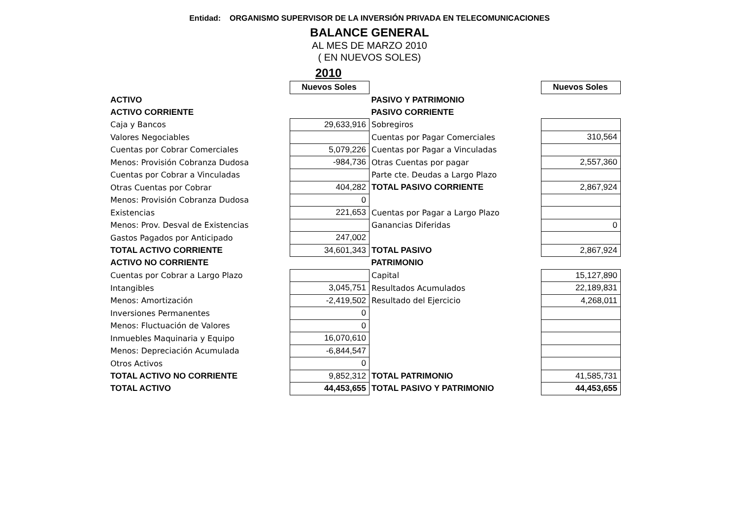Entidad: ORGANISMO SUPERVISOR DE LA INVERSIÓN PRIVADA EN TELECOMUNICACIONES
BALANCE GENERAL
AL MES DE MARZO 2010
( EN NUEVOS SOLES)
2010
| | Nuevos Soles | | Nuevos Soles |
| ACTIVO | | PASIVO Y PATRIMONIO | |
| ACTIVO CORRIENTE | | PASIVO CORRIENTE | |
| Caja y Bancos | 29,633,916 | Sobregiros | |
| Valores Negociables | | Cuentas por Pagar Comerciales | 310,564 |
| Cuentas por Cobrar Comerciales | 5,079,226 | Cuentas por Pagar a Vinculadas | |
| Menos: Provisión Cobranza Dudosa | -984,736 | Otras Cuentas por pagar | 2,557,360 |
| Cuentas por Cobrar a Vinculadas | | Parte cte. Deudas a Largo Plazo | |
| Otras Cuentas por Cobrar | 404,282 | TOTAL PASIVO CORRIENTE | 2,867,924 |
| Menos: Provisión Cobranza Dudosa | 0 | | |
| Existencias | 221,653 | Cuentas por Pagar a Largo Plazo | |
| Menos: Prov. Desval de Existencias | | Ganancias Diferidas | 0 |
| Gastos Pagados por Anticipado | 247,002 | | |
| TOTAL ACTIVO CORRIENTE | 34,601,343 | TOTAL PASIVO | 2,867,924 |
| ACTIVO NO CORRIENTE | | PATRIMONIO | |
| Cuentas por Cobrar a Largo Plazo | | Capital | 15,127,890 |
| Intangibles | 3,045,751 | Resultados Acumulados | 22,189,831 |
| Menos: Amortización | -2,419,502 | Resultado del Ejercicio | 4,268,011 |
| Inversiones Permanentes | 0 | | |
| Menos: Fluctuación de Valores | 0 | | |
| Inmuebles Maquinaria y Equipo | 16,070,610 | | |
| Menos: Depreciación Acumulada | -6,844,547 | | |
| Otros Activos | 0 | | |
| TOTAL ACTIVO NO CORRIENTE | 9,852,312 | TOTAL PATRIMONIO | 41,585,731 |
| TOTAL ACTIVO | 44,453,655 | TOTAL PASIVO Y PATRIMONIO | 44,453,655 |